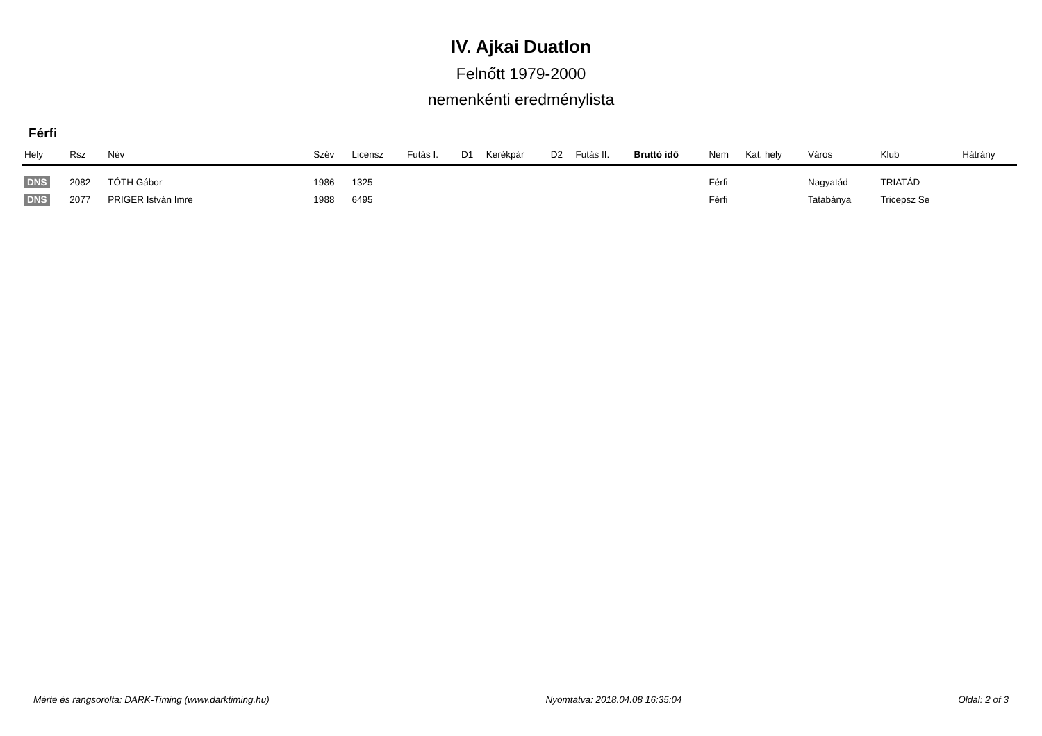IV. Ajkai Duatlon
Felnőtt 1979-2000
nemenkénti eredménylista
Férfi
| Hely | Rsz | Név | Szév | Licensz | Futás I. | D1 | Kerékpár | D2 | Futás II. | Bruttó idő | Nem | Kat. hely | Város | Klub | Hátrány |
| --- | --- | --- | --- | --- | --- | --- | --- | --- | --- | --- | --- | --- | --- | --- | --- |
| DNS | 2082 | TÓTH Gábor | 1986 | 1325 | | | | | | | Férfi | | Nagyatád | TRIATÁD | |
| DNS | 2077 | PRIGER István Imre | 1988 | 6495 | | | | | | | Férfi | | Tatabánya | Tricepsz Se | |
Mérte és rangsorolta: DARK-Timing (www.darktiming.hu) Nyomtatva: 2018.04.08 16:35:04 Oldal: 2 of 3